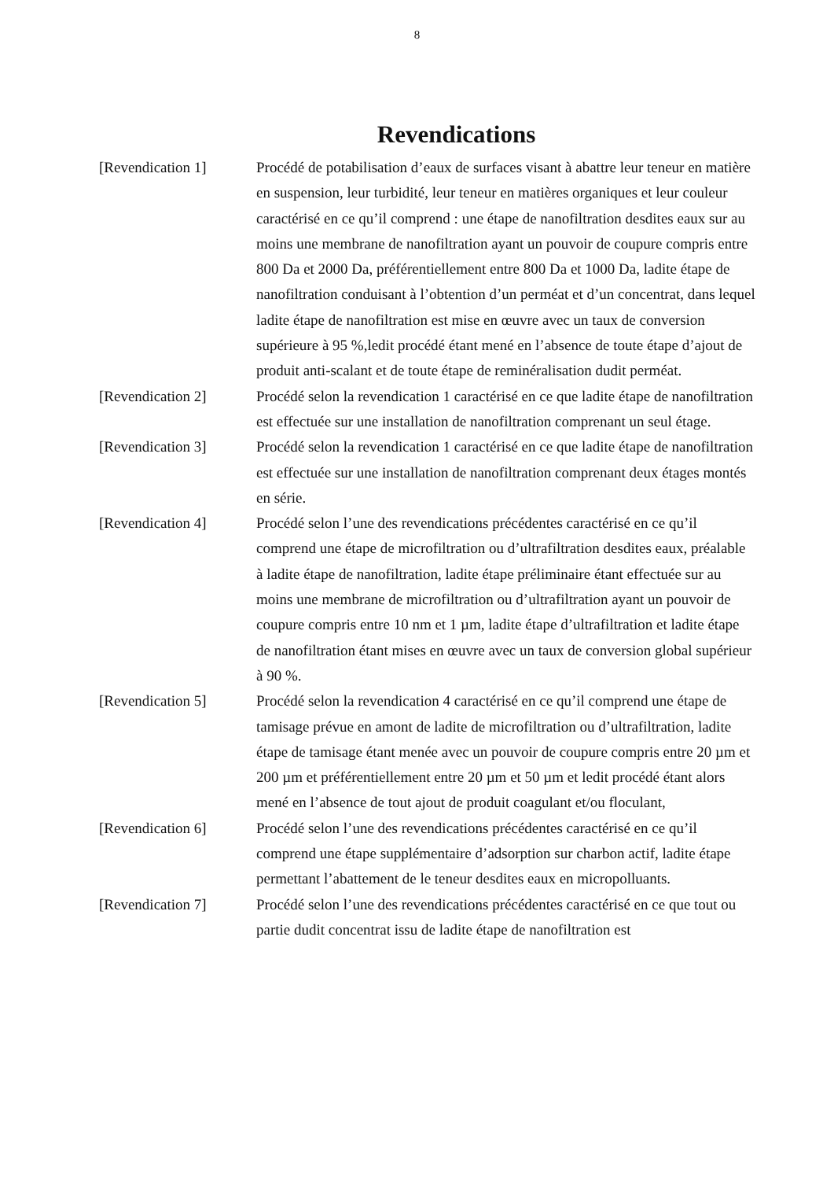8
Revendications
[Revendication 1] Procédé de potabilisation d’eaux de surfaces visant à abattre leur teneur en matière en suspension, leur turbidité, leur teneur en matières organiques et leur couleur caractérisé en ce qu’il comprend : une étape de nanofiltration desdites eaux sur au moins une membrane de nanofiltration ayant un pouvoir de coupure compris entre 800 Da et 2000 Da, préférentiellement entre 800 Da et 1000 Da, ladite étape de nanofiltration conduisant à l’obtention d’un perméat et d’un concentrat, dans lequel ladite étape de nanofiltration est mise en œuvre avec un taux de conversion supérieure à 95 %,ledit procédé étant mené en l’absence de toute étape d’ajout de produit anti-scalant et de toute étape de reminéralisation dudit perméat.
[Revendication 2] Procédé selon la revendication 1 caractérisé en ce que ladite étape de nanofiltration est effectuée sur une installation de nanofiltration comprenant un seul étage.
[Revendication 3] Procédé selon la revendication 1 caractérisé en ce que ladite étape de nanofiltration est effectuée sur une installation de nanofiltration comprenant deux étages montés en série.
[Revendication 4] Procédé selon l’une des revendications précédentes caractérisé en ce qu’il comprend une étape de microfiltration ou d’ultrafiltration desdites eaux, préalable à ladite étape de nanofiltration, ladite étape préliminaire étant effectuée sur au moins une membrane de microfiltration ou d’ultrafiltration ayant un pouvoir de coupure compris entre 10 nm et 1 µm, ladite étape d’ultrafiltration et ladite étape de nanofiltration étant mises en œuvre avec un taux de conversion global supérieur à 90 %.
[Revendication 5] Procédé selon la revendication 4 caractérisé en ce qu’il comprend une étape de tamisage prévue en amont de ladite de microfiltration ou d’ultrafiltration, ladite étape de tamisage étant menée avec un pouvoir de coupure compris entre 20 µm et 200 µm et préférentiellement entre 20 µm et 50 µm et ledit procédé étant alors mené en l’absence de tout ajout de produit coagulant et/ou floculant,
[Revendication 6] Procédé selon l’une des revendications précédentes caractérisé en ce qu’il comprend une étape supplémentaire d’adsorption sur charbon actif, ladite étape permettant l’abattement de le teneur desdites eaux en micropolluants.
[Revendication 7] Procédé selon l’une des revendications précédentes caractérisé en ce que tout ou partie dudit concentrat issu de ladite étape de nanofiltration est